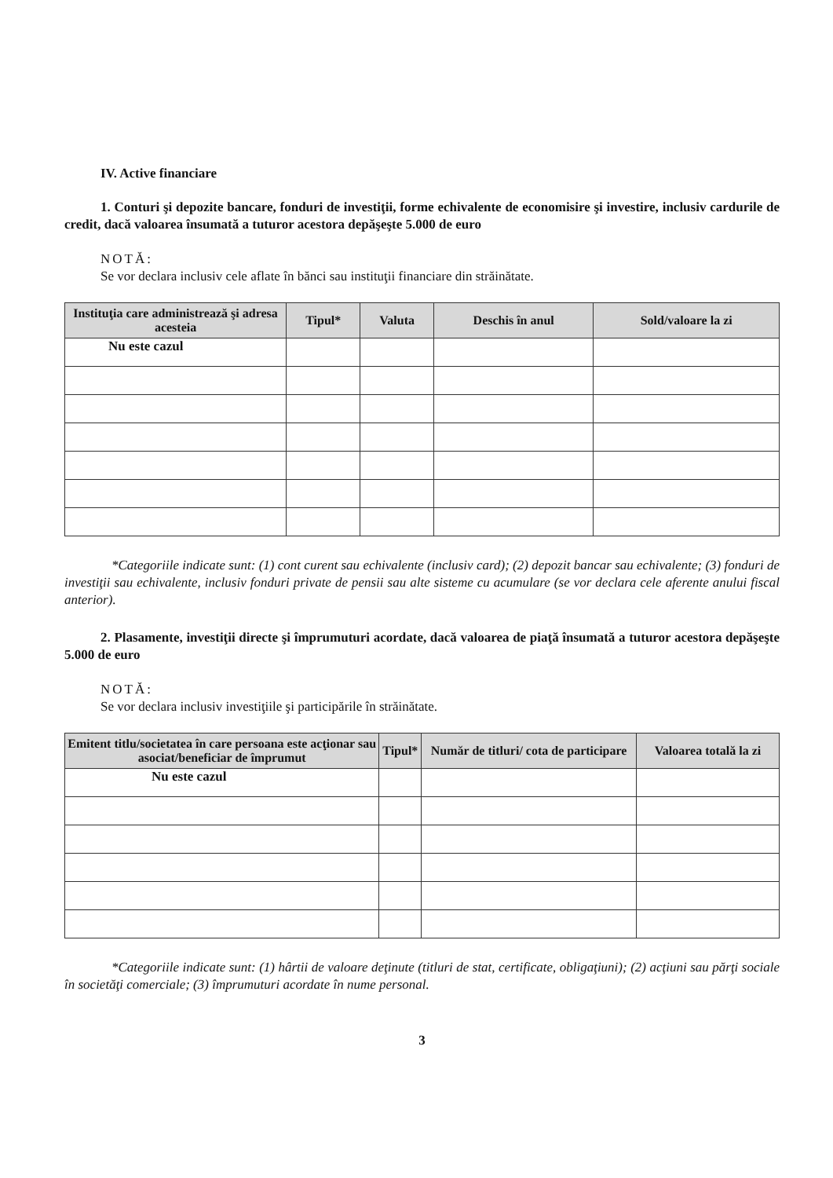IV. Active financiare
1. Conturi şi depozite bancare, fonduri de investiţii, forme echivalente de economisire şi investire, inclusiv cardurile de credit, dacă valoarea însumată a tuturor acestora depăşeşte 5.000 de euro
NOTĂ:
Se vor declara inclusiv cele aflate în bănci sau instituţii financiare din străinătate.
| Instituţia care administrează şi adresa acesteia | Tipul* | Valuta | Deschis în anul | Sold/valoare la zi |
| --- | --- | --- | --- | --- |
| Nu este cazul | | | | |
*Categoriile indicate sunt: (1) cont curent sau echivalente (inclusiv card); (2) depozit bancar sau echivalente; (3) fonduri de investiţii sau echivalente, inclusiv fonduri private de pensii sau alte sisteme cu acumulare (se vor declara cele aferente anului fiscal anterior).
2. Plasamente, investiţii directe şi împrumuturi acordate, dacă valoarea de piaţă însumată a tuturor acestora depăşeşte 5.000 de euro
NOTĂ:
Se vor declara inclusiv investiţiile şi participările în străinătate.
| Emitent titlu/societatea în care persoana este acţionar sau asociat/beneficiar de împrumut | Tipul* | Număr de titluri/ cota de participare | Valoarea totală la zi |
| --- | --- | --- | --- |
| Nu este cazul | | | |
*Categoriile indicate sunt: (1) hârtii de valoare deţinute (titluri de stat, certificate, obligaţiuni); (2) acţiuni sau părţi sociale în societăţi comerciale; (3) împrumuturi acordate în nume personal.
3